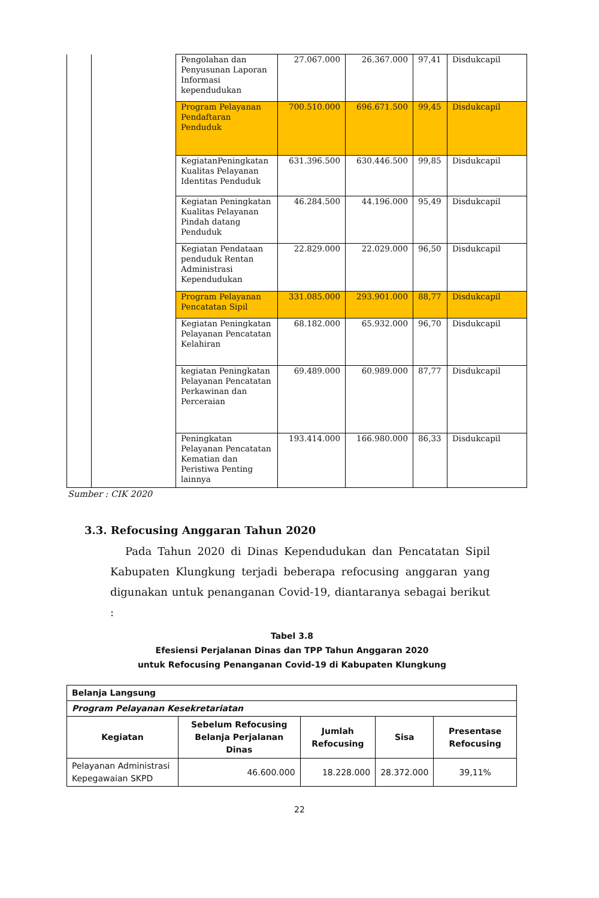| | | Pengolahan dan Penyusunan Laporan Informasi kependudukan | 27.067.000 | 26.367.000 | 97,41 | Disdukcapil |
| | | Program Pelayanan Pendaftaran Penduduk | 700.510.000 | 696.671.500 | 99,45 | Disdukcapil |
| | | KegiatanPeningkatan Kualitas Pelayanan Identitas Penduduk | 631.396.500 | 630.446.500 | 99,85 | Disdukcapil |
| | | Kegiatan Peningkatan Kualitas Pelayanan Pindah datang Penduduk | 46.284.500 | 44.196.000 | 95,49 | Disdukcapil |
| | | Kegiatan Pendataan penduduk Rentan Administrasi Kependudukan | 22.829.000 | 22.029.000 | 96,50 | Disdukcapil |
| | | Program Pelayanan Pencatatan Sipil | 331.085.000 | 293.901.000 | 88,77 | Disdukcapil |
| | | Kegiatan Peningkatan Pelayanan Pencatatan Kelahiran | 68.182.000 | 65.932.000 | 96,70 | Disdukcapil |
| | | kegiatan Peningkatan Pelayanan Pencatatan Perkawinan dan Perceraian | 69.489.000 | 60.989.000 | 87,77 | Disdukcapil |
| | | Peningkatan Pelayanan Pencatatan Kematian dan Peristiwa Penting lainnya | 193.414.000 | 166.980.000 | 86,33 | Disdukcapil |
Sumber : CIK 2020
3.3. Refocusing Anggaran Tahun 2020
Pada Tahun 2020 di Dinas Kependudukan dan Pencatatan Sipil Kabupaten Klungkung terjadi beberapa refocusing anggaran yang digunakan untuk penanganan Covid-19, diantaranya sebagai berikut :
Tabel 3.8
Efesiensi Perjalanan Dinas dan TPP Tahun Anggaran 2020
untuk Refocusing Penanganan Covid-19 di Kabupaten Klungkung
| Belanja Langsung | | | | |
| Program Pelayanan Kesekretariatan | | | | |
| Kegiatan | Sebelum Refocusing Belanja Perjalanan Dinas | Jumlah Refocusing | Sisa | Presentase Refocusing |
| Pelayanan Administrasi Kepegawaian SKPD | 46.600.000 | 18.228.000 | 28.372.000 | 39,11% |
22